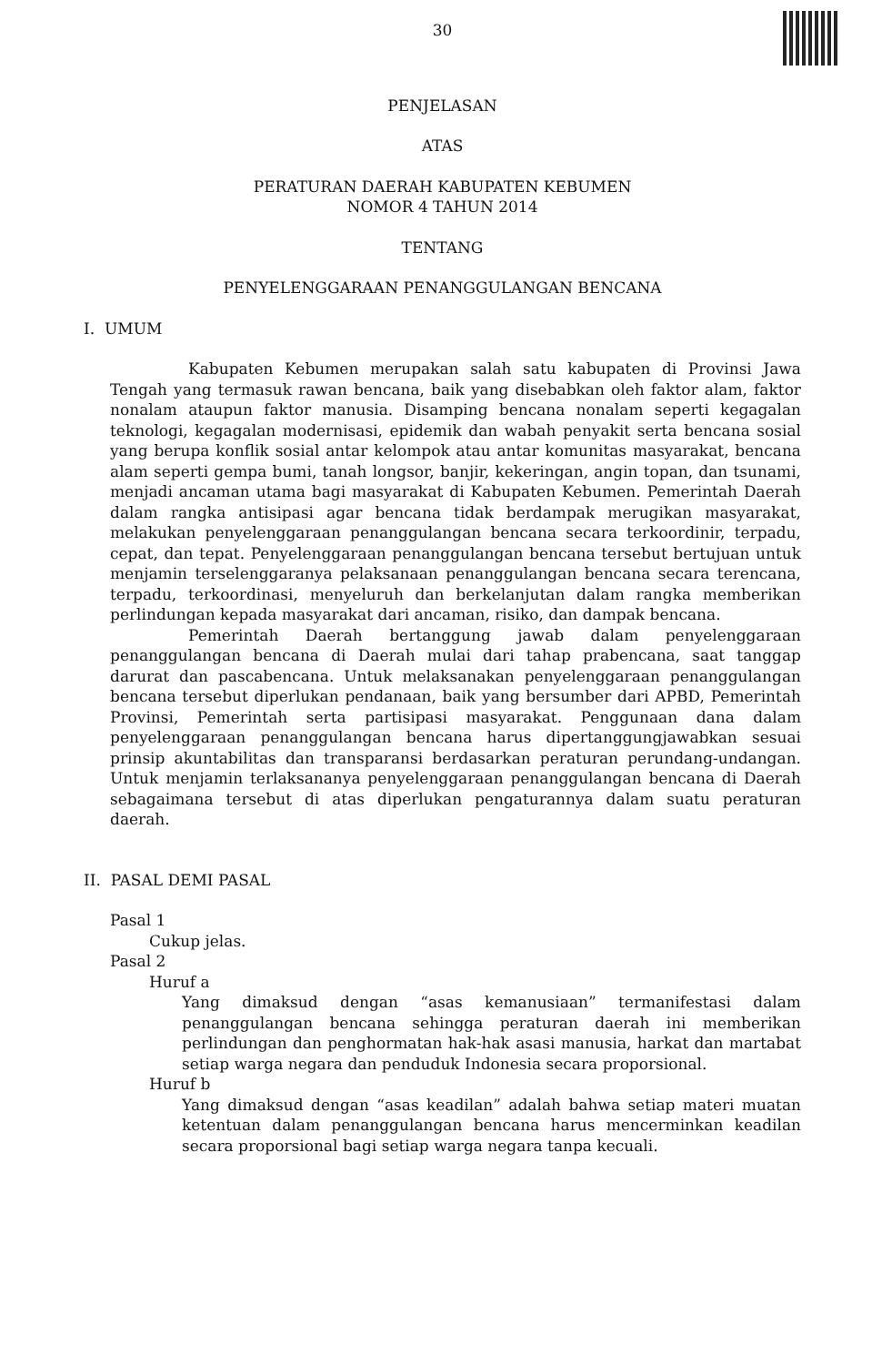30
PENJELASAN
ATAS
PERATURAN DAERAH KABUPATEN KEBUMEN
NOMOR 4 TAHUN 2014
TENTANG
PENYELENGGARAAN PENANGGULANGAN BENCANA
I. UMUM
Kabupaten Kebumen merupakan salah satu kabupaten di Provinsi Jawa Tengah yang termasuk rawan bencana, baik yang disebabkan oleh faktor alam, faktor nonalam ataupun faktor manusia. Disamping bencana nonalam seperti kegagalan teknologi, kegagalan modernisasi, epidemik dan wabah penyakit serta bencana sosial yang berupa konflik sosial antar kelompok atau antar komunitas masyarakat, bencana alam seperti gempa bumi, tanah longsor, banjir, kekeringan, angin topan, dan tsunami, menjadi ancaman utama bagi masyarakat di Kabupaten Kebumen. Pemerintah Daerah dalam rangka antisipasi agar bencana tidak berdampak merugikan masyarakat, melakukan penyelenggaraan penanggulangan bencana secara terkoordinir, terpadu, cepat, dan tepat. Penyelenggaraan penanggulangan bencana tersebut bertujuan untuk menjamin terselenggaranya pelaksanaan penanggulangan bencana secara terencana, terpadu, terkoordinasi, menyeluruh dan berkelanjutan dalam rangka memberikan perlindungan kepada masyarakat dari ancaman, risiko, dan dampak bencana.
Pemerintah Daerah bertanggung jawab dalam penyelenggaraan penanggulangan bencana di Daerah mulai dari tahap prabencana, saat tanggap darurat dan pascabencana. Untuk melaksanakan penyelenggaraan penanggulangan bencana tersebut diperlukan pendanaan, baik yang bersumber dari APBD, Pemerintah Provinsi, Pemerintah serta partisipasi masyarakat. Penggunaan dana dalam penyelenggaraan penanggulangan bencana harus dipertanggungjawabkan sesuai prinsip akuntabilitas dan transparansi berdasarkan peraturan perundang-undangan. Untuk menjamin terlaksananya penyelenggaraan penanggulangan bencana di Daerah sebagaimana tersebut di atas diperlukan pengaturannya dalam suatu peraturan daerah.
II. PASAL DEMI PASAL
Pasal 1
Cukup jelas.
Pasal 2
Huruf a
Yang dimaksud dengan “asas kemanusiaan” termanifestasi dalam penanggulangan bencana sehingga peraturan daerah ini memberikan perlindungan dan penghormatan hak-hak asasi manusia, harkat dan martabat setiap warga negara dan penduduk Indonesia secara proporsional.
Huruf b
Yang dimaksud dengan “asas keadilan” adalah bahwa setiap materi muatan ketentuan dalam penanggulangan bencana harus mencerminkan keadilan secara proporsional bagi setiap warga negara tanpa kecuali.